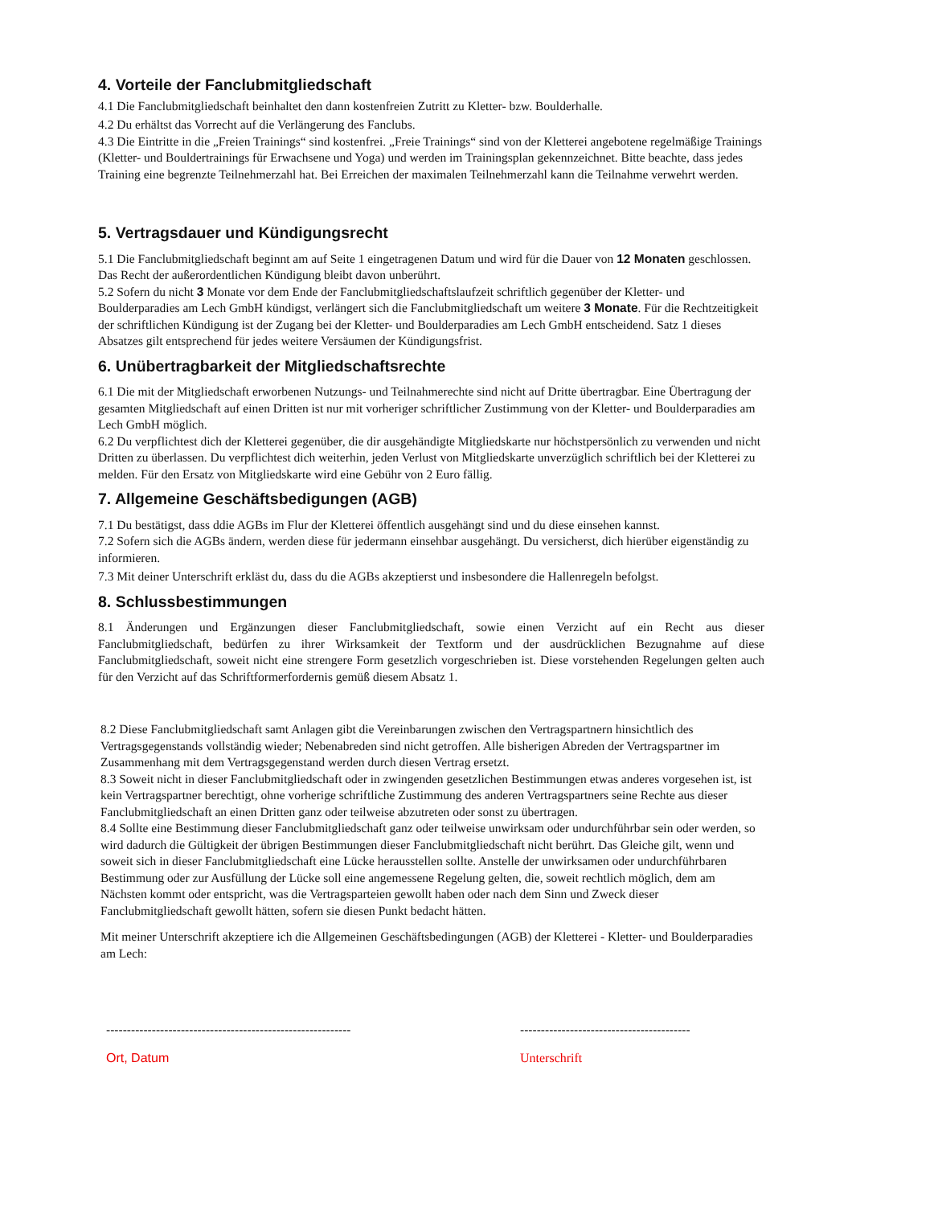4. Vorteile der Fanclubmitgliedschaft
4.1 Die Fanclubmitgliedschaft beinhaltet den dann kostenfreien Zutritt zu Kletter- bzw. Boulderhalle.
4.2 Du erhältst das Vorrecht auf die Verlängerung des Fanclubs.
4.3 Die Eintritte in die „Freien Trainings“ sind kostenfrei. „Freie Trainings“ sind von der Kletterei angebotene regelmäßige Trainings (Kletter- und Bouldertrainings für Erwachsene und Yoga) und werden im Trainingsplan gekennzeichnet. Bitte beachte, dass jedes Training eine begrenzte Teilnehmerzahl hat. Bei Erreichen der maximalen Teilnehmerzahl kann die Teilnahme verwehrt werden.
5. Vertragsdauer und Kündigungsrecht
5.1 Die Fanclubmitgliedschaft beginnt am auf Seite 1 eingetragenen Datum und wird für die Dauer von 12 Monaten geschlossen. Das Recht der außerordentlichen Kündigung bleibt davon unberührt.
5.2 Sofern du nicht 3 Monate vor dem Ende der Fanclubmitgliedschaftslaufzeit schriftlich gegenüber der Kletter- und Boulderparadies am Lech GmbH kündigst, verlängert sich die Fanclubmitgliedschaft um weitere 3 Monate. Für die Rechtzeitigkeit der schriftlichen Kündigung ist der Zugang bei der Kletter- und Boulderparadies am Lech GmbH entscheidend. Satz 1 dieses Absatzes gilt entsprechend für jedes weitere Versäumen der Kündigungsfrist.
6. Unübertragbarkeit der Mitgliedschaftsrechte
6.1 Die mit der Mitgliedschaft erworbenen Nutzungs- und Teilnahmerechte sind nicht auf Dritte übertragbar. Eine Übertragung der gesamten Mitgliedschaft auf einen Dritten ist nur mit vorheriger schriftlicher Zustimmung von der Kletter- und Boulderparadies am Lech GmbH möglich.
6.2 Du verpflichtest dich der Kletterei gegenüber, die dir ausgehändigte Mitgliedskarte nur höchstpersönlich zu verwenden und nicht Dritten zu überlassen. Du verpflichtest dich weiterhin, jeden Verlust von Mitgliedskarte unverzüglich schriftlich bei der Kletterei zu melden. Für den Ersatz von Mitgliedskarte wird eine Gebühr von 2 Euro fällig.
7. Allgemeine Geschäftsbedigungen (AGB)
7.1 Du bestätigst, dass ddie AGBs im Flur der Kletterei öffentlich ausgehängt sind und du diese einsehen kannst.
7.2 Sofern sich die AGBs ändern, werden diese für jedermann einsehbar ausgehängt. Du versicherst, dich hierüber eigenständig zu informieren.
7.3 Mit deiner Unterschrift erkläst du, dass du die AGBs akzeptierst und insbesondere die Hallenregeln befolgst.
8. Schlussbestimmungen
8.1 Änderungen und Ergänzungen dieser Fanclubmitgliedschaft, sowie einen Verzicht auf ein Recht aus dieser Fanclubmitgliedschaft, bedürfen zu ihrer Wirksamkeit der Textform und der ausdrücklichen Bezugnahme auf diese Fanclubmitgliedschaft, soweit nicht eine strengere Form gesetzlich vorgeschrieben ist. Diese vorstehenden Regelungen gelten auch für den Verzicht auf das Schriftformerfordernis gemüß diesem Absatz 1.
8.2 Diese Fanclubmitgliedschaft samt Anlagen gibt die Vereinbarungen zwischen den Vertragspartnern hinsichtlich des Vertragsgegenstands vollständig wieder; Nebenabreden sind nicht getroffen. Alle bisherigen Abreden der Vertragspartner im Zusammenhang mit dem Vertragsgegenstand werden durch diesen Vertrag ersetzt.
8.3 Soweit nicht in dieser Fanclubmitgliedschaft oder in zwingenden gesetzlichen Bestimmungen etwas anderes vorgesehen ist, ist kein Vertragspartner berechtigt, ohne vorherige schriftliche Zustimmung des anderen Vertragspartners seine Rechte aus dieser Fanclubmitgliedschaft an einen Dritten ganz oder teilweise abzutreten oder sonst zu übertragen.
8.4 Sollte eine Bestimmung dieser Fanclubmitgliedschaft ganz oder teilweise unwirksam oder undurchführbar sein oder werden, so wird dadurch die Gültigkeit der übrigen Bestimmungen dieser Fanclubmitgliedschaft nicht berührt. Das Gleiche gilt, wenn und soweit sich in dieser Fanclubmitgliedschaft eine Lücke herausstellen sollte. Anstelle der unwirksamen oder undurchführbaren Bestimmung oder zur Ausfüllung der Lücke soll eine angemessene Regelung gelten, die, soweit rechtlich möglich, dem am Nächsten kommt oder entspricht, was die Vertragsparteien gewollt haben oder nach dem Sinn und Zweck dieser Fanclubmitgliedschaft gewollt hätten, sofern sie diesen Punkt bedacht hätten.
Mit meiner Unterschrift akzeptiere ich die Allgemeinen Geschäftsbedingungen (AGB) der Kletterei - Kletter- und Boulderparadies am Lech:
-----------------------------------------------------------
Ort, Datum
-----------------------------------------
Unterschrift